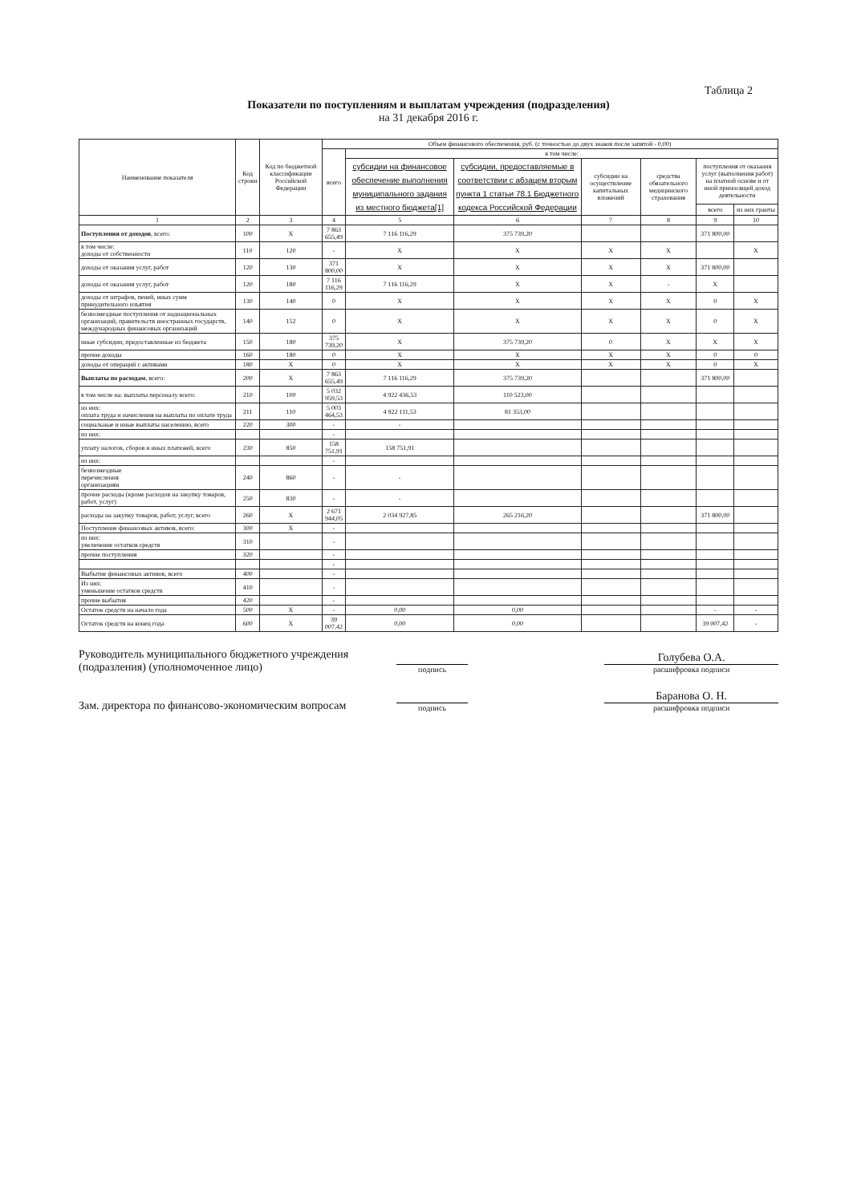Таблица 2
Показатели по поступлениям и выплатам учреждения (подразделения)
на 31 декабря 2016 г.
| Наименование показателя | Код строки | Код по бюджетной классификации Российской Федерации | Объем финансового обеспечения, руб. (с точностью до двух знаков после запятой - 0,00) | | | | | | |
| --- | --- | --- | --- | --- | --- | --- | --- | --- | --- |
| | | | всего | в том числе: | | | | | |
| | | | | субсидии на финансовое обеспечение выполнения муниципального задания из местного бюджета[1] | субсидии, предоставляемые в соответствии с абзацем вторым пункта 1 статьи 78.1 Бюджетного кодекса Российской Федерации | субсидии на осуществление капитальных вложений | средства обязательного медицинского страхования | поступления от оказания услуг (выполнения работ) на платной основе и от иной приносящей доход деятельности | |
| | | | | | | | | всего | из них гранты |
| 1 | 2 | 3 | 4 | 5 | 6 | 7 | 8 | 9 | 10 |
| Поступления от доходов , всего: | 100 | X | 7 863 655,49 | 7 116 116,29 | 375 739,20 | | | 371 800,00 | |
| в том числе: доходы от собственности | 110 | 120 | - | X | X | X | X | | X |
| доходы от оказания услуг, работ | 120 | 130 | 371 800,00 | X | X | X | X | 371 800,00 | |
| доходы от оказания услуг, работ | 120 | 180 | 7 116 116,29 | 7 116 116,29 | X | X | - | X | |
| доходы от штрафов, пеней, иных сумм принудительного изъятия | 130 | 140 | 0 | X | X | X | X | 0 | X |
| безвозмездные поступления от наднациональных организаций, правительств иностранных государств, международных финансовых организаций | 140 | 152 | 0 | X | X | X | X | 0 | X |
| иные субсидии, предоставленные из бюджета | 150 | 180 | 375 739,20 | X | 375 739,20 | 0 | X | X | X |
| прочие доходы | 160 | 180 | 0 | X | X | X | X | 0 | 0 |
| доходы от операций с активами | 180 | X | 0 | X | X | X | X | 0 | X |
| Выплаты по расходам , всего: | 200 | X | 7 863 655,49 | 7 116 116,29 | 375 739,20 | | | 371 800,00 | |
| в том числе на: выплаты персоналу всего: | 210 | 100 | 5 032 959,53 | 4 922 436,53 | 110 523,00 | | | | |
| из них: оплата труда и начисления на выплаты по оплате труда | 211 | 110 | 5 003 464,53 | 4 922 111,53 | 81 353,00 | | | | |
| социальные и иные выплаты населению, всего | 220 | 300 | - | - | | | | | |
| из них: | | | - | | | | | | |
| уплату налогов, сборов и иных платежей, всего | 230 | 850 | 158 751,91 | 158 751,91 | | | | | |
| из них: | | | - | | | | | | |
| безвозмездные перечисления организациям | 240 | 860 | - | - | | | | | |
| прочие расходы (кроме расходов на закупку товаров, работ, услуг) | 250 | 830 | - | - | | | | | |
| расходы на закупку товаров, работ, услуг, всего | 260 | X | 2 671 944,05 | 2 034 927,85 | 265 216,20 | | | 371 800,00 | |
| Поступление финансовых активов, всего: | 300 | X | - | | | | | | |
| из них: увеличение остатков средств | 310 | | - | | | | | | |
| прочие поступления | 320 | | - | | | | | | |
| | | | - | | | | | | |
| Выбытие финансовых активов, всего | 400 | | - | | | | | | |
| Из них: уменьшение остатков средств | 410 | | - | | | | | | |
| прочие выбытия | 420 | | - | | | | | | |
| Остаток средств на начало года | 500 | X | - | 0,00 | 0,00 | | | - | - |
| Остаток средств на конец года | 600 | X | 39 007,42 | 0,00 | 0,00 | | | 39 007,42 | - |
Руководитель муниципального бюджетного учреждения (подразления) (уполномоченное лицо)
подпись
Голубева О.А.
расшифровка подписи
Зам. директора по финансово-экономическим вопросам
подпись
Баранова О. Н.
расшифровка подписи